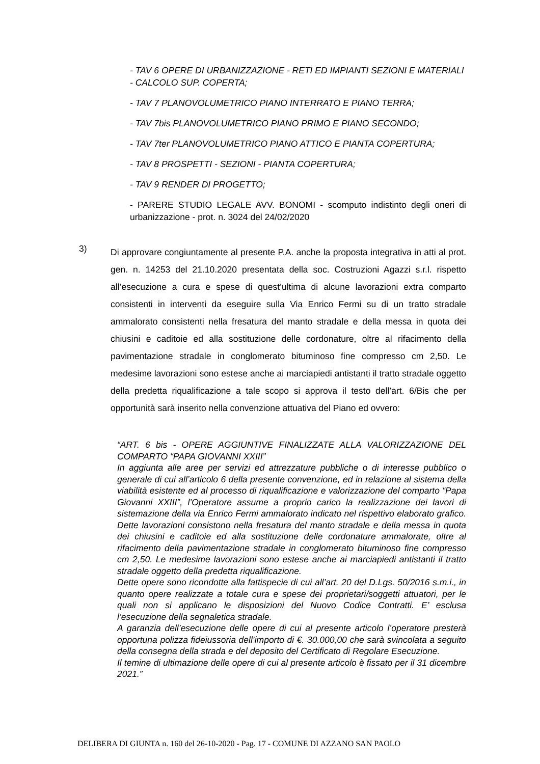- TAV 6 OPERE DI URBANIZZAZIONE - RETI ED IMPIANTI SEZIONI E MATERIALI - CALCOLO SUP. COPERTA;
- TAV 7 PLANOVOLUMETRICO PIANO INTERRATO E PIANO TERRA;
- TAV 7bis PLANOVOLUMETRICO PIANO PRIMO E PIANO SECONDO;
- TAV 7ter PLANOVOLUMETRICO PIANO ATTICO E PIANTA COPERTURA;
- TAV 8 PROSPETTI - SEZIONI - PIANTA COPERTURA;
- TAV 9 RENDER DI PROGETTO;
- PARERE STUDIO LEGALE AVV. BONOMI - scomputo indistinto degli oneri di urbanizzazione - prot. n. 3024 del 24/02/2020
3)
Di approvare congiuntamente al presente P.A. anche la proposta integrativa in atti al prot. gen. n. 14253 del 21.10.2020 presentata della soc. Costruzioni Agazzi s.r.l. rispetto all’esecuzione a cura e spese di quest’ultima di alcune lavorazioni extra comparto consistenti in interventi da eseguire sulla Via Enrico Fermi su di un tratto stradale ammalorato consistenti nella fresatura del manto stradale e della messa in quota dei chiusini e caditoie ed alla sostituzione delle cordonature, oltre al rifacimento della pavimentazione stradale in conglomerato bituminoso fine compresso cm 2,50. Le medesime lavorazioni sono estese anche ai marciapiedi antistanti il tratto stradale oggetto della predetta riqualificazione a tale scopo si approva il testo dell’art. 6/Bis che per opportunità sarà inserito nella convenzione attuativa del Piano ed ovvero:
“ART. 6 bis - OPERE AGGIUNTIVE FINALIZZATE ALLA VALORIZZAZIONE DEL COMPARTO “PAPA GIOVANNI XXIII”
In aggiunta alle aree per servizi ed attrezzature pubbliche o di interesse pubblico o generale di cui all’articolo 6 della presente convenzione, ed in relazione al sistema della viabilità esistente ed al processo di riqualificazione e valorizzazione del comparto “Papa Giovanni XXIII”, l’Operatore assume a proprio carico la realizzazione dei lavori di sistemazione della via Enrico Fermi ammalorato indicato nel rispettivo elaborato grafico. Dette lavorazioni consistono nella fresatura del manto stradale e della messa in quota dei chiusini e caditoie ed alla sostituzione delle cordonature ammalorate, oltre al rifacimento della pavimentazione stradale in conglomerato bituminoso fine compresso cm 2,50. Le medesime lavorazioni sono estese anche ai marciapiedi antistanti il tratto stradale oggetto della predetta riqualificazione.
Dette opere sono ricondotte alla fattispecie di cui all’art. 20 del D.Lgs. 50/2016 s.m.i., in quanto opere realizzate a totale cura e spese dei proprietari/soggetti attuatori, per le quali non si applicano le disposizioni del Nuovo Codice Contratti. E’ esclusa l’esecuzione della segnaletica stradale.
A garanzia dell’esecuzione delle opere di cui al presente articolo l’operatore presterà opportuna polizza fideiussoria dell’importo di €. 30.000,00 che sarà svincolata a seguito della consegna della strada e del deposito del Certificato di Regolare Esecuzione.
Il temine di ultimazione delle opere di cui al presente articolo è fissato per il 31 dicembre 2021.”
DELIBERA DI GIUNTA n. 160 del 26-10-2020 - Pag. 17 - COMUNE DI AZZANO SAN PAOLO